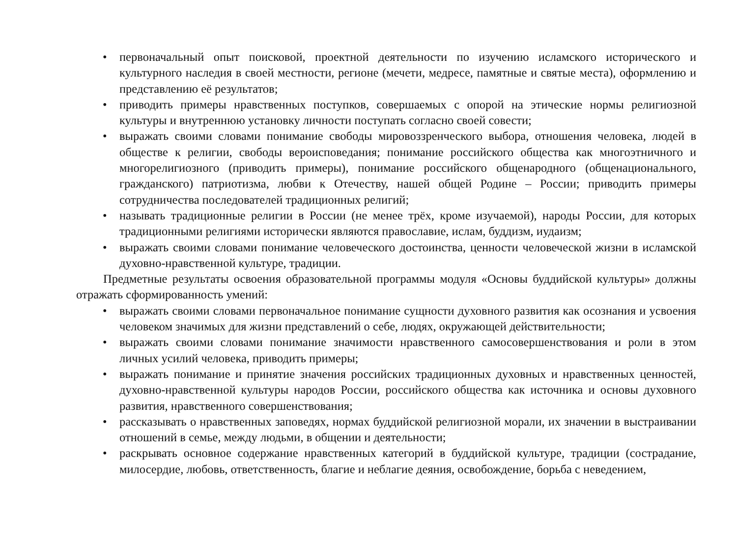• первоначальный опыт поисковой, проектной деятельности по изучению исламского исторического и культурного наследия в своей местности, регионе (мечети, медресе, памятные и святые места), оформлению и представлению её результатов;
• приводить примеры нравственных поступков, совершаемых с опорой на этические нормы религиозной культуры и внутреннюю установку личности поступать согласно своей совести;
• выражать своими словами понимание свободы мировоззренческого выбора, отношения человека, людей в обществе к религии, свободы вероисповедания; понимание российского общества как многоэтничного и многорелигиозного (приводить примеры), понимание российского общенародного (общенационального, гражданского) патриотизма, любви к Отечеству, нашей общей Родине – России; приводить примеры сотрудничества последователей традиционных религий;
• называть традиционные религии в России (не менее трёх, кроме изучаемой), народы России, для которых традиционными религиями исторически являются православие, ислам, буддизм, иудаизм;
• выражать своими словами понимание человеческого достоинства, ценности человеческой жизни в исламской духовно-нравственной культуре, традиции.
Предметные результаты освоения образовательной программы модуля «Основы буддийской культуры» должны отражать сформированность умений:
• выражать своими словами первоначальное понимание сущности духовного развития как осознания и усвоения человеком значимых для жизни представлений о себе, людях, окружающей действительности;
• выражать своими словами понимание значимости нравственного самосовершенствования и роли в этом личных усилий человека, приводить примеры;
• выражать понимание и принятие значения российских традиционных духовных и нравственных ценностей, духовно-нравственной культуры народов России, российского общества как источника и основы духовного развития, нравственного совершенствования;
• рассказывать о нравственных заповедях, нормах буддийской религиозной морали, их значении в выстраивании отношений в семье, между людьми, в общении и деятельности;
• раскрывать основное содержание нравственных категорий в буддийской культуре, традиции (сострадание, милосердие, любовь, ответственность, благие и неблагие деяния, освобождение, борьба с неведением,